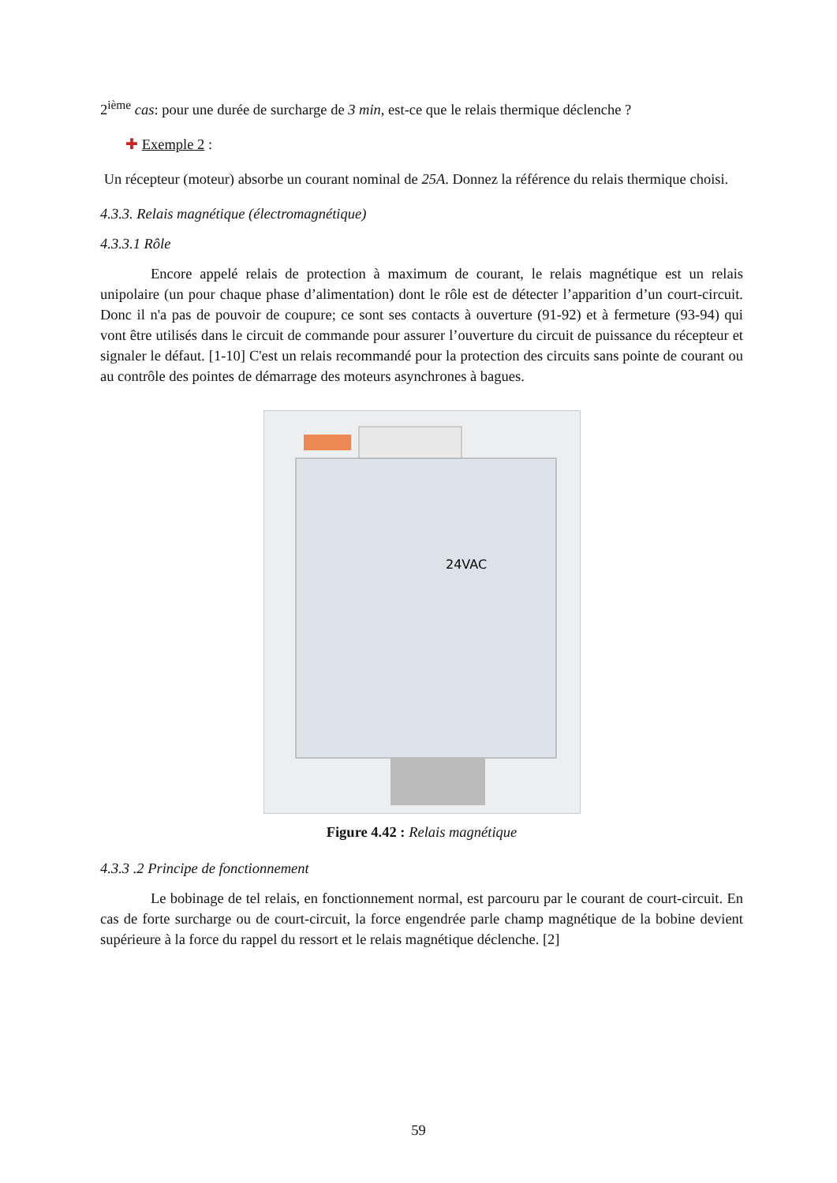2<sup>ième</sup> cas: pour une durée de surcharge de 3 min, est-ce que le relais thermique déclenche ?
✚ Exemple 2 :
Un récepteur (moteur) absorbe un courant nominal de 25A. Donnez la référence du relais thermique choisi.
4.3.3. Relais magnétique (électromagnétique)
4.3.3.1 Rôle
Encore appelé relais de protection à maximum de courant, le relais magnétique est un relais unipolaire (un pour chaque phase d’alimentation) dont le rôle est de détecter l’apparition d’un court-circuit. Donc il n'a pas de pouvoir de coupure; ce sont ses contacts à ouverture (91-92) et à fermeture (93-94) qui vont être utilisés dans le circuit de commande pour assurer l’ouverture du circuit de puissance du récepteur et signaler le défaut. [1-10] C'est un relais recommandé pour la protection des circuits sans pointe de courant ou au contrôle des pointes de démarrage des moteurs asynchrones à bagues.
24VAC
Figure 4.42 : Relais magnétique
4.3.3 .2 Principe de fonctionnement
Le bobinage de tel relais, en fonctionnement normal, est parcouru par le courant de court-circuit. En cas de forte surcharge ou de court-circuit, la force engendrée parle champ magnétique de la bobine devient supérieure à la force du rappel du ressort et le relais magnétique déclenche. [2]
59